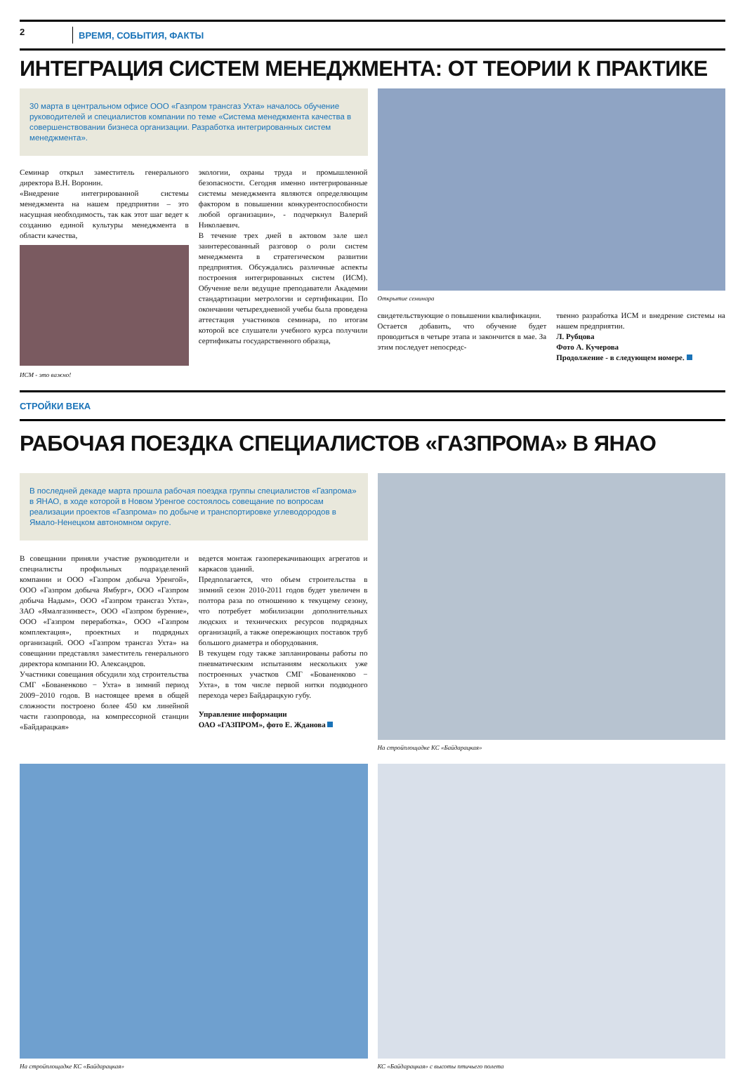2
ВРЕМЯ, СОБЫТИЯ, ФАКТЫ
ИНТЕГРАЦИЯ СИСТЕМ МЕНЕДЖМЕНТА: ОТ ТЕОРИИ К ПРАКТИКЕ
30 марта в центральном офисе ООО «Газпром трансгаз Ухта» началось обучение руководителей и специалистов компании по теме «Система менеджмента качества в совершенствовании бизнеса организации. Разработка интегрированных систем менеджмента».
Семинар открыл заместитель генерального директора В.Н. Воронин.
«Внедрение интегрированной системы менеджмента на нашем предприятии – это насущная необходимость, так как этот шаг ведет к созданию единой культуры менеджмента в области качества,
ИСМ - это важно!
экологии, охраны труда и промышленной безопасности. Сегодня именно интегрированные системы менеджмента являются определяющим фактором в повышении конкурентоспособности любой организации», - подчеркнул Валерий Николаевич.
В течение трех дней в актовом зале шел заинтересованный разговор о роли систем менеджмента в стратегическом развитии предприятия. Обсуждались различные аспекты построения интегрированных систем (ИСМ). Обучение вели ведущие преподаватели Академии стандартизации метрологии и сертификации. По окончании четырехдневной учебы была проведена аттестация участников семинара, по итогам которой все слушатели учебного курса получили сертификаты государственного образца,
Открытие семинара
свидетельствующие о повышении квалификации.
Остается добавить, что обучение будет проводиться в четыре этапа и закончится в мае. За этим последует непосредс-
твенно разработка ИСМ и внедрение системы на нашем предприятии.
Л. Рубцова
Фото А. Кучерова
Продолжение - в следующем номере.
СТРОЙКИ ВЕКА
РАБОЧАЯ ПОЕЗДКА СПЕЦИАЛИСТОВ «ГАЗПРОМА» В ЯНАО
В последней декаде марта прошла рабочая поездка группы специалистов «Газпрома» в ЯНАО, в ходе которой в Новом Уренгое состоялось совещание по вопросам реализации проектов «Газпрома» по добыче и транспортировке углеводородов в Ямало-Ненецком автономном округе.
В совещании приняли участие руководители и специалисты профильных подразделений компании и ООО «Газпром добыча Уренгой», ООО «Газпром добыча Ямбург», ООО «Газпром добыча Надым», ООО «Газпром трансгаз Ухта», ЗАО «Ямалгазинвест», ООО «Газпром бурение», ООО «Газпром переработка», ООО «Газпром комплектация», проектных и подрядных организаций. ООО «Газпром трансгаз Ухта» на совещании представлял заместитель генерального директора компании Ю. Александров.
Участники совещания обсудили ход строительства СМГ «Бованенково − Ухта» в зимний период 2009−2010 годов. В настоящее время в общей сложности построено более 450 км линейной части газопровода, на компрессорной станции «Байдарацкая»
ведется монтаж газоперекачивающих агрегатов и каркасов зданий.
Предполагается, что объем строительства в зимний сезон 2010-2011 годов будет увеличен в полтора раза по отношению к текущему сезону, что потребует мобилизации дополнительных людских и технических ресурсов подрядных организаций, а также опережающих поставок труб большого диаметра и оборудования.
В текущем году также запланированы работы по пневматическим испытаниям нескольких уже построенных участков СМГ «Бованенково − Ухта», в том числе первой нитки подводного перехода через Байдарацкую губу.
Управление информации
ОАО «ГАЗПРОМ», фото Е. Жданова
На стройплощадке КС «Байдарацкая»
На стройплощадке КС «Байдарацкая» КС «Байдарацкая» с высоты птичьего полета